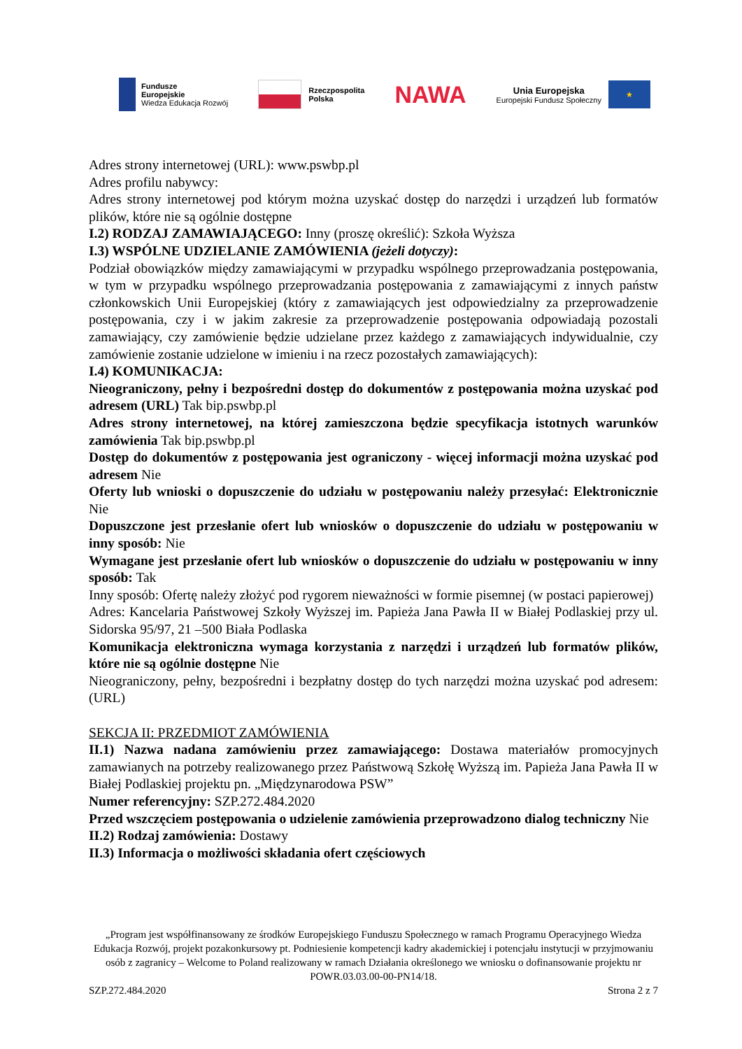Fundusze
Europejskie
Wiedza Edukacja Rozwój
Rzeczpospolita
Polska
NAWA
Unia Europejska
Europejski Fundusz Społeczny
★
Adres strony internetowej (URL): www.pswbp.pl
Adres profilu nabywcy:
Adres strony internetowej pod którym można uzyskać dostęp do narzędzi i urządzeń lub formatów plików, które nie są ogólnie dostępne
I.2) RODZAJ ZAMAWIAJĄCEGO: Inny (proszę określić): Szkoła Wyższa
I.3) WSPÓLNE UDZIELANIE ZAMÓWIENIA (jeżeli dotyczy):
Podział obowiązków między zamawiającymi w przypadku wspólnego przeprowadzania postępowania, w tym w przypadku wspólnego przeprowadzania postępowania z zamawiającymi z innych państw członkowskich Unii Europejskiej (który z zamawiających jest odpowiedzialny za przeprowadzenie postępowania, czy i w jakim zakresie za przeprowadzenie postępowania odpowiadają pozostali zamawiający, czy zamówienie będzie udzielane przez każdego z zamawiających indywidualnie, czy zamówienie zostanie udzielone w imieniu i na rzecz pozostałych zamawiających):
I.4) KOMUNIKACJA:
Nieograniczony, pełny i bezpośredni dostęp do dokumentów z postępowania można uzyskać pod adresem (URL) Tak bip.pswbp.pl
Adres strony internetowej, na której zamieszczona będzie specyfikacja istotnych warunków zamówienia Tak bip.pswbp.pl
Dostęp do dokumentów z postępowania jest ograniczony - więcej informacji można uzyskać pod adresem Nie
Oferty lub wnioski o dopuszczenie do udziału w postępowaniu należy przesyłać: Elektronicznie Nie
Dopuszczone jest przesłanie ofert lub wniosków o dopuszczenie do udziału w postępowaniu w inny sposób: Nie
Wymagane jest przesłanie ofert lub wniosków o dopuszczenie do udziału w postępowaniu w inny sposób: Tak
Inny sposób: Ofertę należy złożyć pod rygorem nieważności w formie pisemnej (w postaci papierowej)
Adres: Kancelaria Państwowej Szkoły Wyższej im. Papieża Jana Pawła II w Białej Podlaskiej przy ul. Sidorska 95/97, 21 –500 Biała Podlaska
Komunikacja elektroniczna wymaga korzystania z narzędzi i urządzeń lub formatów plików, które nie są ogólnie dostępne Nie
Nieograniczony, pełny, bezpośredni i bezpłatny dostęp do tych narzędzi można uzyskać pod adresem: (URL)
SEKCJA II: PRZEDMIOT ZAMÓWIENIA
II.1) Nazwa nadana zamówieniu przez zamawiającego: Dostawa materiałów promocyjnych zamawianych na potrzeby realizowanego przez Państwową Szkołę Wyższą im. Papieża Jana Pawła II w Białej Podlaskiej projektu pn. „Międzynarodowa PSW”
Numer referencyjny: SZP.272.484.2020
Przed wszczęciem postępowania o udzielenie zamówienia przeprowadzono dialog techniczny Nie
II.2) Rodzaj zamówienia: Dostawy
II.3) Informacja o możliwości składania ofert częściowych
„Program jest współfinansowany ze środków Europejskiego Funduszu Społecznego w ramach Programu Operacyjnego Wiedza Edukacja Rozwój, projekt pozakonkursowy pt. Podniesienie kompetencji kadry akademickiej i potencjału instytucji w przyjmowaniu osób z zagranicy – Welcome to Poland realizowany w ramach Działania określonego we wniosku o dofinansowanie projektu nr POWR.03.03.00-00-PN14/18.
SZP.272.484.2020 Strona 2 z 7